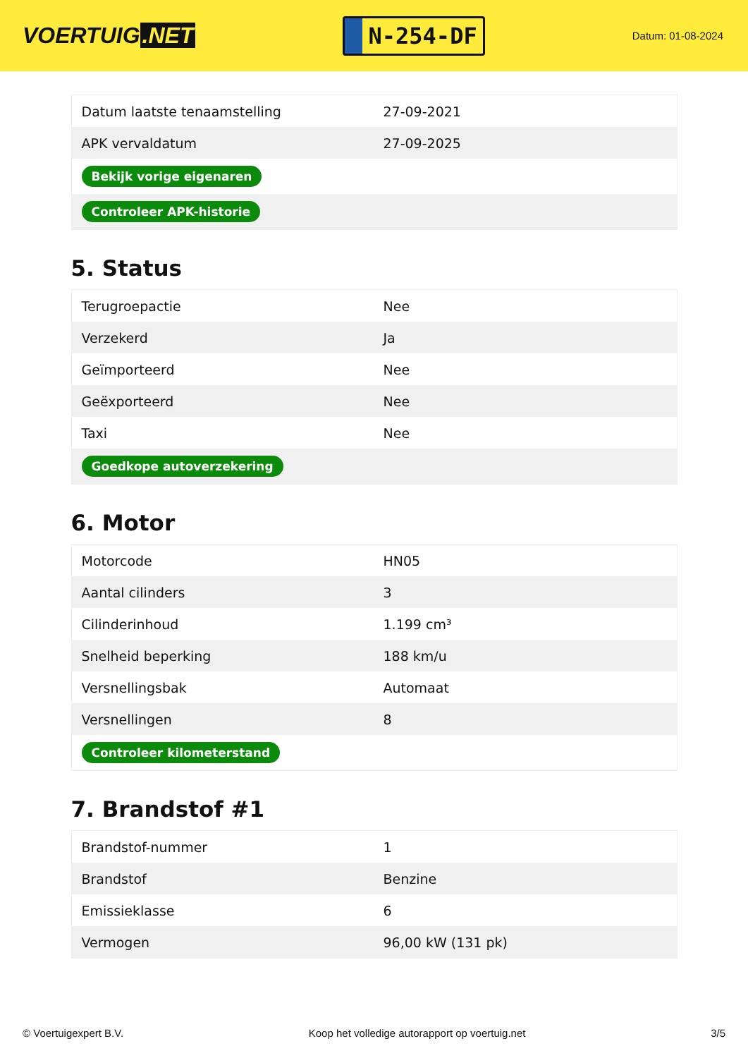VOERTUIG.NET
N-254-DF
Datum: 01-08-2024
| Datum laatste tenaamstelling | 27-09-2021 |
| APK vervaldatum | 27-09-2025 |
| Bekijk vorige eigenaren | |
| Controleer APK-historie | |
5. Status
| Terugroepactie | Nee |
| Verzekerd | Ja |
| Geïmporteerd | Nee |
| Geëxporteerd | Nee |
| Taxi | Nee |
| Goedkope autoverzekering | |
6. Motor
| Motorcode | HN05 |
| Aantal cilinders | 3 |
| Cilinderinhoud | 1.199 cm³ |
| Snelheid beperking | 188 km/u |
| Versnellingsbak | Automaat |
| Versnellingen | 8 |
| Controleer kilometerstand | |
7. Brandstof #1
| Brandstof-nummer | 1 |
| Brandstof | Benzine |
| Emissieklasse | 6 |
| Vermogen | 96,00 kW (131 pk) |
© Voertuigexpert B.V. Koop het volledige autorapport op voertuig.net 3/5